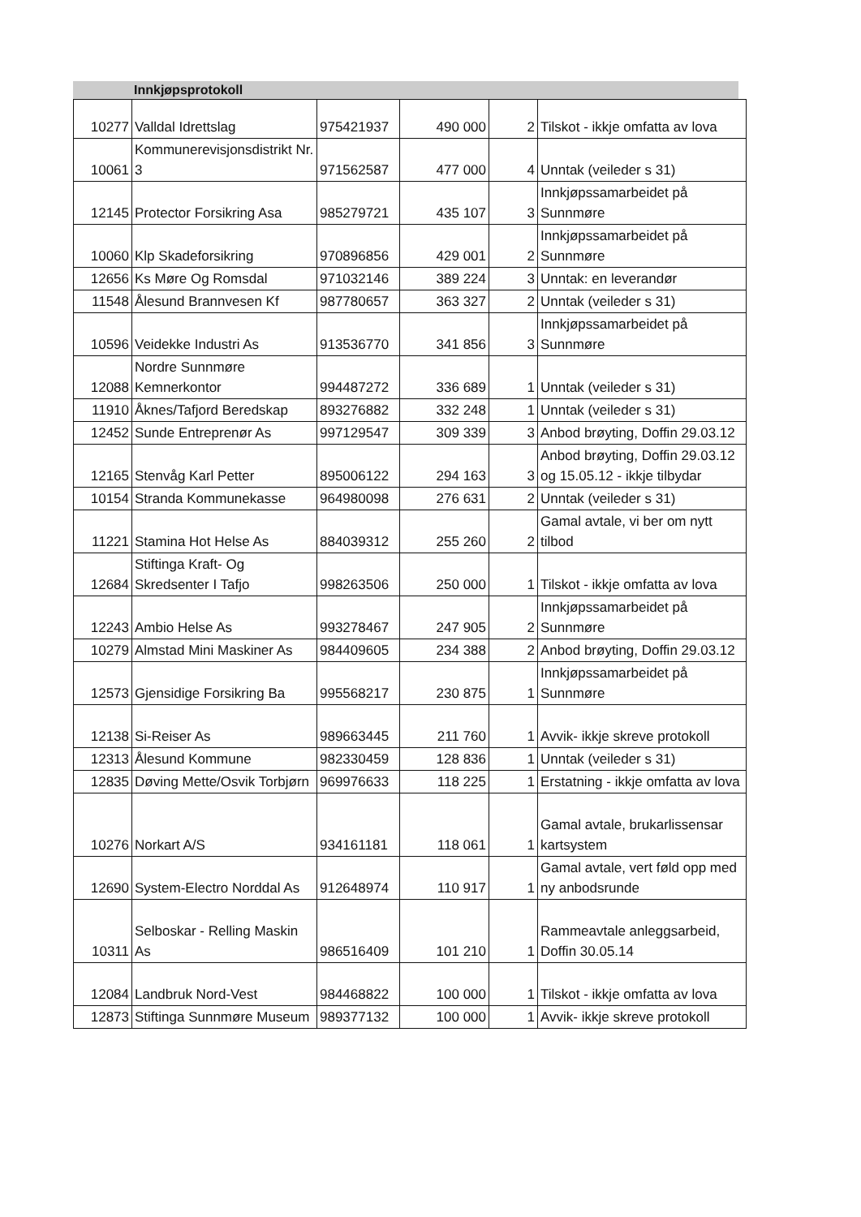Innkjøpsprotokoll
| 10277 | Valldal Idrettslag | 975421937 | 490 000 | 2 | Tilskot - ikkje omfatta av lova |
| 10061 | Kommunerevisjonsdistrikt Nr. 3 | 971562587 | 477 000 | 4 | Unntak (veileder s 31) |
| 12145 | Protector Forsikring Asa | 985279721 | 435 107 | 3 | Innkjøpssamarbeidet på Sunnmøre |
| 10060 | Klp Skadeforsikring | 970896856 | 429 001 | 2 | Innkjøpssamarbeidet på Sunnmøre |
| 12656 | Ks Møre Og Romsdal | 971032146 | 389 224 | 3 | Unntak: en leverandør |
| 11548 | Ålesund Brannvesen Kf | 987780657 | 363 327 | 2 | Unntak (veileder s 31) |
| 10596 | Veidekke Industri As | 913536770 | 341 856 | 3 | Innkjøpssamarbeidet på Sunnmøre |
| 12088 | Nordre Sunnmøre Kemnerkontor | 994487272 | 336 689 | 1 | Unntak (veileder s 31) |
| 11910 | Åknes/Tafjord Beredskap | 893276882 | 332 248 | 1 | Unntak (veileder s 31) |
| 12452 | Sunde Entreprenør As | 997129547 | 309 339 | 3 | Anbod brøyting, Doffin 29.03.12 |
| 12165 | Stenvåg Karl Petter | 895006122 | 294 163 | 3 | Anbod brøyting, Doffin 29.03.12 og 15.05.12 - ikkje tilbydar |
| 10154 | Stranda Kommunekasse | 964980098 | 276 631 | 2 | Unntak (veileder s 31) |
| 11221 | Stamina Hot Helse As | 884039312 | 255 260 | 2 | Gamal avtale, vi ber om nytt tilbod |
| 12684 | Stiftinga Kraft- Og Skredsenter I Tafjo | 998263506 | 250 000 | 1 | Tilskot - ikkje omfatta av lova |
| 12243 | Ambio Helse As | 993278467 | 247 905 | 2 | Innkjøpssamarbeidet på Sunnmøre |
| 10279 | Almstad Mini Maskiner As | 984409605 | 234 388 | 2 | Anbod brøyting, Doffin 29.03.12 |
| 12573 | Gjensidige Forsikring Ba | 995568217 | 230 875 | 1 | Innkjøpssamarbeidet på Sunnmøre |
| 12138 | Si-Reiser As | 989663445 | 211 760 | 1 | Avvik- ikkje skreve protokoll |
| 12313 | Ålesund Kommune | 982330459 | 128 836 | 1 | Unntak (veileder s 31) |
| 12835 | Døving Mette/Osvik Torbjørn | 969976633 | 118 225 | 1 | Erstatning - ikkje omfatta av lova |
| 10276 | Norkart A/S | 934161181 | 118 061 | 1 | Gamal avtale, brukarlissensar kartsystem |
| 12690 | System-Electro Norddal As | 912648974 | 110 917 | 1 | Gamal avtale, vert føld opp med ny anbodsrunde |
| 10311 | Selboskar - Relling Maskin As | 986516409 | 101 210 | 1 | Rammeavtale anleggsarbeid, Doffin 30.05.14 |
| 12084 | Landbruk Nord-Vest | 984468822 | 100 000 | 1 | Tilskot - ikkje omfatta av lova |
| 12873 | Stiftinga Sunnmøre Museum | 989377132 | 100 000 | 1 | Avvik- ikkje skreve protokoll |